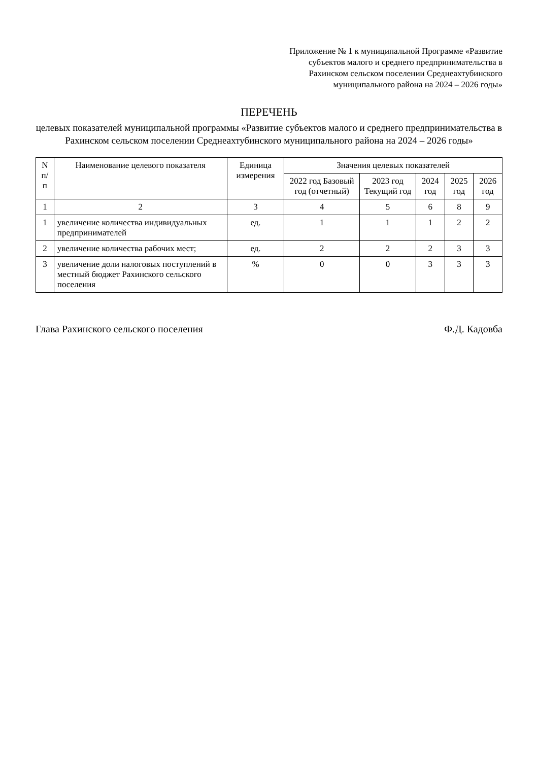Приложение № 1 к муниципальной Программе «Развитие субъектов малого и среднего предпринимательства в Рахинском сельском поселении Среднеахтубинского муниципального района на 2024 – 2026 годы»
ПЕРЕЧЕНЬ
целевых показателей муниципальной программы «Развитие субъектов малого и среднего предпринимательства в Рахинском сельском поселении Среднеахтубинского муниципального района на 2024 – 2026 годы»
| N п/п | Наименование целевого показателя | Единица измерения | Значения целевых показателей | | | | |
| --- | --- | --- | --- | --- | --- | --- | --- |
| | | | 2022 год Базовый год (отчетный) | 2023 год Текущий год | 2024 год | 2025 год | 2026 год |
| 1 | 2 | 3 | 4 | 5 | 6 | 8 | 9 |
| 1 | увеличение количества индивидуальных предпринимателей | ед. | 1 | 1 | 1 | 2 | 2 |
| 2 | увеличение количества рабочих мест; | ед. | 2 | 2 | 2 | 3 | 3 |
| 3 | увеличение доли налоговых поступлений в местный бюджет Рахинского сельского поселения | % | 0 | 0 | 3 | 3 | 3 |
Глава Рахинского сельского поселения Ф.Д. Кадовба